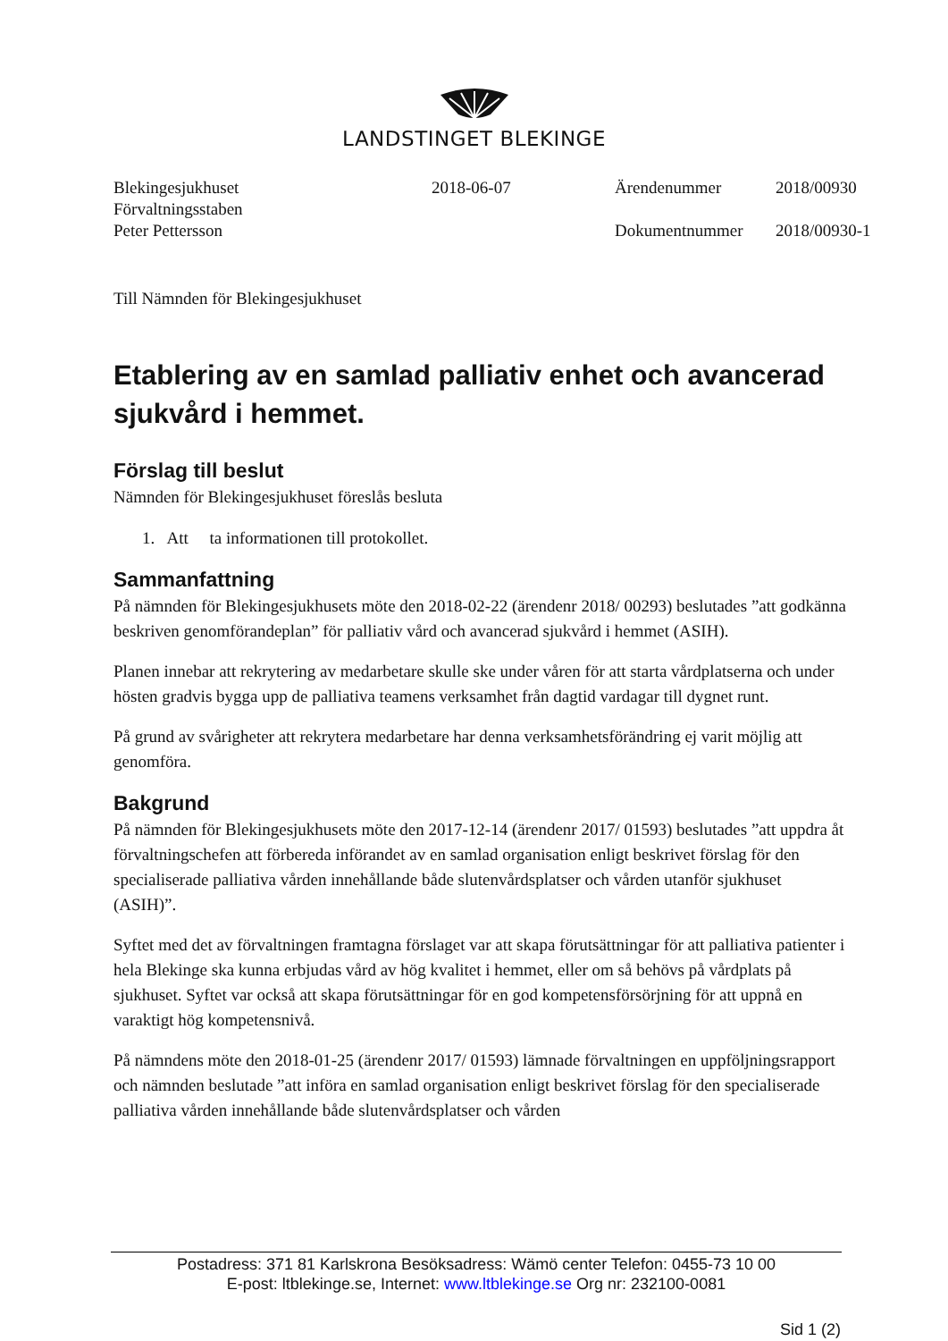LANDSTINGET BLEKINGE
Blekingesjukhuset
Förvaltningsstaben
Peter Pettersson
2018-06-07
Ärendenummer
Dokumentnummer
2018/00930
2018/00930-1
Till Nämnden för Blekingesjukhuset
Etablering av en samlad palliativ enhet och avancerad sjukvård i hemmet.
Förslag till beslut
Nämnden för Blekingesjukhuset föreslås besluta
1. Att ta informationen till protokollet.
Sammanfattning
På nämnden för Blekingesjukhusets möte den 2018-02-22 (ärendenr 2018/ 00293) beslutades ”att godkänna beskriven genomförandeplan” för palliativ vård och avancerad sjukvård i hemmet (ASIH).
Planen innebar att rekrytering av medarbetare skulle ske under våren för att starta vårdplatserna och under hösten gradvis bygga upp de palliativa teamens verksamhet från dagtid vardagar till dygnet runt.
På grund av svårigheter att rekrytera medarbetare har denna verksamhetsförändring ej varit möjlig att genomföra.
Bakgrund
På nämnden för Blekingesjukhusets möte den 2017-12-14 (ärendenr 2017/ 01593) beslutades ”att uppdra åt förvaltningschefen att förbereda införandet av en samlad organisation enligt beskrivet förslag för den specialiserade palliativa vården innehållande både slutenvårdsplatser och vården utanför sjukhuset (ASIH)”.
Syftet med det av förvaltningen framtagna förslaget var att skapa förutsättningar för att palliativa patienter i hela Blekinge ska kunna erbjudas vård av hög kvalitet i hemmet, eller om så behövs på vårdplats på sjukhuset. Syftet var också att skapa förutsättningar för en god kompetensförsörjning för att uppnå en varaktigt hög kompetensnivå.
På nämndens möte den 2018-01-25 (ärendenr 2017/ 01593) lämnade förvaltningen en uppföljningsrapport och nämnden beslutade ”att införa en samlad organisation enligt beskrivet förslag för den specialiserade palliativa vården innehållande både slutenvårdsplatser och vården
Postadress: 371 81 Karlskrona Besöksadress: Wämö center Telefon: 0455-73 10 00
E-post: ltblekinge.se, Internet: www.ltblekinge.se Org nr: 232100-0081
Sid 1 (2)